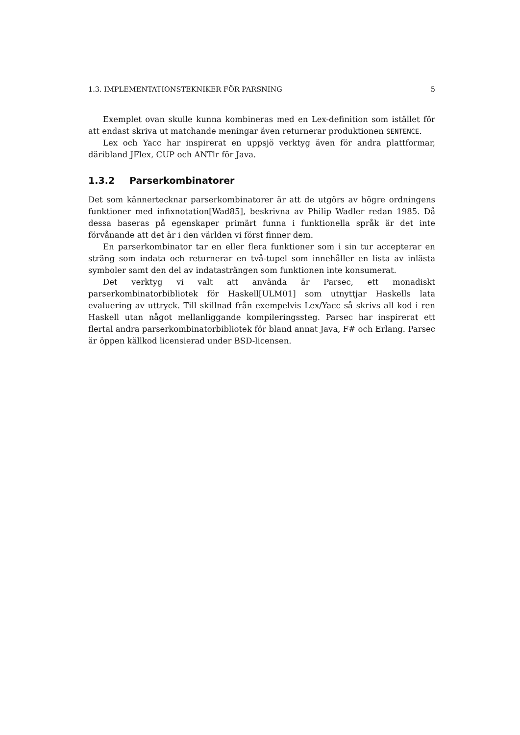1.3. IMPLEMENTATIONSTEKNIKER FÖR PARSNING 5
Exemplet ovan skulle kunna kombineras med en Lex-definition som istället för att endast skriva ut matchande meningar även returnerar produktionen SENTENCE.
Lex och Yacc har inspirerat en uppsjö verktyg även för andra plattformar, däribland JFlex, CUP och ANTlr för Java.
1.3.2 Parserkombinatorer
Det som kännertecknar parserkombinatorer är att de utgörs av högre ordningens funktioner med infixnotation[Wad85], beskrivna av Philip Wadler redan 1985. Då dessa baseras på egenskaper primärt funna i funktionella språk är det inte förvånande att det är i den världen vi först finner dem.
En parserkombinator tar en eller flera funktioner som i sin tur accepterar en sträng som indata och returnerar en två-tupel som innehåller en lista av inlästa symboler samt den del av indatasträngen som funktionen inte konsumerat.
Det verktyg vi valt att använda är Parsec, ett monadiskt parserkombinatorbibliotek för Haskell[ULM01] som utnyttjar Haskells lata evaluering av uttryck. Till skillnad från exempelvis Lex/Yacc så skrivs all kod i ren Haskell utan något mellanliggande kompileringssteg. Parsec har inspirerat ett flertal andra parserkombinatorbibliotek för bland annat Java, F# och Erlang. Parsec är öppen källkod licensierad under BSD-licensen.